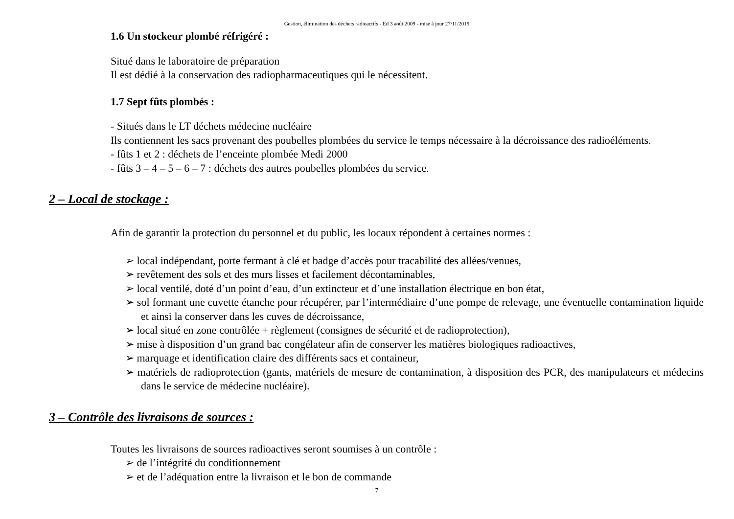Gestion, élimination des déchets radioactifs - Ed 3 août 2009 - mise à jour 27/11/2019
1.6 Un stockeur plombé réfrigéré :
Situé dans le laboratoire de préparation
Il est dédié à la conservation des radiopharmaceutiques qui le nécessitent.
1.7 Sept fûts plombés :
- Situés dans le LT déchets médecine nucléaire
Ils contiennent les sacs provenant des poubelles plombées du service le temps nécessaire à la décroissance des radioéléments.
- fûts 1 et 2 : déchets de l’enceinte plombée Medi 2000
- fûts 3 – 4 – 5 – 6 – 7 : déchets des autres poubelles plombées du service.
2 – Local de stockage :
Afin de garantir la protection du personnel et du public, les locaux répondent à certaines normes :
➢ local indépendant, porte fermant à clé et badge d’accès pour tracabilité des allées/venues,
➢ revêtement des sols et des murs lisses et facilement décontaminables,
➢ local ventilé, doté d’un point d’eau, d’un extincteur et d’une installation électrique en bon état,
➢ sol formant une cuvette étanche pour récupérer, par l’intermédiaire d’une pompe de relevage, une éventuelle contamination liquide et ainsi la conserver dans les cuves de décroissance,
➢ local situé en zone contrôlée + règlement (consignes de sécurité et de radioprotection),
➢ mise à disposition d’un grand bac congélateur afin de conserver les matières biologiques radioactives,
➢ marquage et identification claire des différents sacs et containeur,
➢ matériels de radioprotection (gants, matériels de mesure de contamination, à disposition des PCR, des manipulateurs et médecins dans le service de médecine nucléaire).
3 – Contrôle des livraisons de sources :
Toutes les livraisons de sources radioactives seront soumises à un contrôle :
➢ de l’intégrité du conditionnement
➢ et de l’adéquation entre la livraison et le bon de commande
7